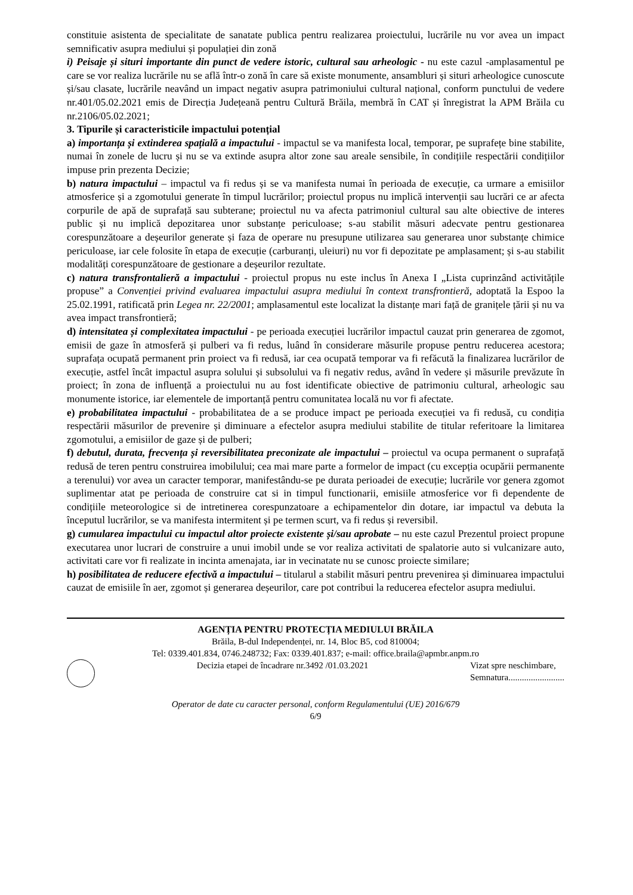constituie asistenta de specialitate de sanatate publica pentru realizarea proiectului, lucrările nu vor avea un impact semnificativ asupra mediului și populației din zonă
i) Peisaje și situri importante din punct de vedere istoric, cultural sau arheologic - nu este cazul -amplasamentul pe care se vor realiza lucrările nu se află într-o zonă în care să existe monumente, ansambluri și situri arheologice cunoscute și/sau clasate, lucrările neavând un impact negativ asupra patrimoniului cultural național, conform punctului de vedere nr.401/05.02.2021 emis de Direcția Județeană pentru Cultură Brăila, membră în CAT și înregistrat la APM Brăila cu nr.2106/05.02.2021;
3. Tipurile și caracteristicile impactului potențial
a) importanța și extinderea spațială a impactului - impactul se va manifesta local, temporar, pe suprafețe bine stabilite, numai în zonele de lucru și nu se va extinde asupra altor zone sau areale sensibile, în condițiile respectării condițiilor impuse prin prezenta Decizie;
b) natura impactului – impactul va fi redus și se va manifesta numai în perioada de execuție, ca urmare a emisiilor atmosferice și a zgomotului generate în timpul lucrărilor; proiectul propus nu implică intervenții sau lucrări ce ar afecta corpurile de apă de suprafață sau subterane; proiectul nu va afecta patrimoniul cultural sau alte obiective de interes public și nu implică depozitarea unor substanțe periculoase; s-au stabilit măsuri adecvate pentru gestionarea corespunzătoare a deșeurilor generate și faza de operare nu presupune utilizarea sau generarea unor substanțe chimice periculoase, iar cele folosite în etapa de execuție (carburanți, uleiuri) nu vor fi depozitate pe amplasament; și s-au stabilit modalități corespunzătoare de gestionare a deșeurilor rezultate.
c) natura transfrontalieră a impactului - proiectul propus nu este inclus în Anexa I „Lista cuprinzând activitățile propuse” a Convenției privind evaluarea impactului asupra mediului în context transfrontieră, adoptată la Espoo la 25.02.1991, ratificată prin Legea nr. 22/2001; amplasamentul este localizat la distanțe mari față de granițele țării și nu va avea impact transfrontieră;
d) intensitatea și complexitatea impactului - pe perioada execuției lucrărilor impactul cauzat prin generarea de zgomot, emisii de gaze în atmosferă și pulberi va fi redus, luând în considerare măsurile propuse pentru reducerea acestora; suprafața ocupată permanent prin proiect va fi redusă, iar cea ocupată temporar va fi refăcută la finalizarea lucrărilor de execuție, astfel încât impactul asupra solului și subsolului va fi negativ redus, având în vedere și măsurile prevăzute în proiect; în zona de influență a proiectului nu au fost identificate obiective de patrimoniu cultural, arheologic sau monumente istorice, iar elementele de importanță pentru comunitatea locală nu vor fi afectate.
e) probabilitatea impactului - probabilitatea de a se produce impact pe perioada execuției va fi redusă, cu condiția respectării măsurilor de prevenire și diminuare a efectelor asupra mediului stabilite de titular referitoare la limitarea zgomotului, a emisiilor de gaze și de pulberi;
f) debutul, durata, frecvența și reversibilitatea preconizate ale impactului – proiectul va ocupa permanent o suprafață redusă de teren pentru construirea imobilului; cea mai mare parte a formelor de impact (cu excepția ocupării permanente a terenului) vor avea un caracter temporar, manifestându-se pe durata perioadei de execuție; lucrările vor genera zgomot suplimentar atat pe perioada de construire cat si in timpul functionarii, emisiile atmosferice vor fi dependente de condițiile meteorologice si de intretinerea corespunzatoare a echipamentelor din dotare, iar impactul va debuta la începutul lucrărilor, se va manifesta intermitent și pe termen scurt, va fi redus și reversibil.
g) cumularea impactului cu impactul altor proiecte existente și/sau aprobate – nu este cazul Prezentul proiect propune executarea unor lucrari de construire a unui imobil unde se vor realiza activitati de spalatorie auto si vulcanizare auto, activitati care vor fi realizate in incinta amenajata, iar in vecinatate nu se cunosc proiecte similare;
h) posibilitatea de reducere efectivă a impactului – titularul a stabilit măsuri pentru prevenirea și diminuarea impactului cauzat de emisiile în aer, zgomot și generarea deșeurilor, care pot contribui la reducerea efectelor asupra mediului.
AGENȚIA PENTRU PROTECȚIA MEDIULUI BRĂILA
Brăila, B-dul Independenței, nr. 14, Bloc B5, cod 810004;
Tel: 0339.401.834, 0746.248732; Fax: 0339.401.837; e-mail: office.braila@apmbr.anpm.ro
Decizia etapei de încadrare nr.3492 /01.03.2021
Vizat spre neschimbare,
Semnatura.........................
Operator de date cu caracter personal, conform Regulamentului (UE) 2016/679
6/9